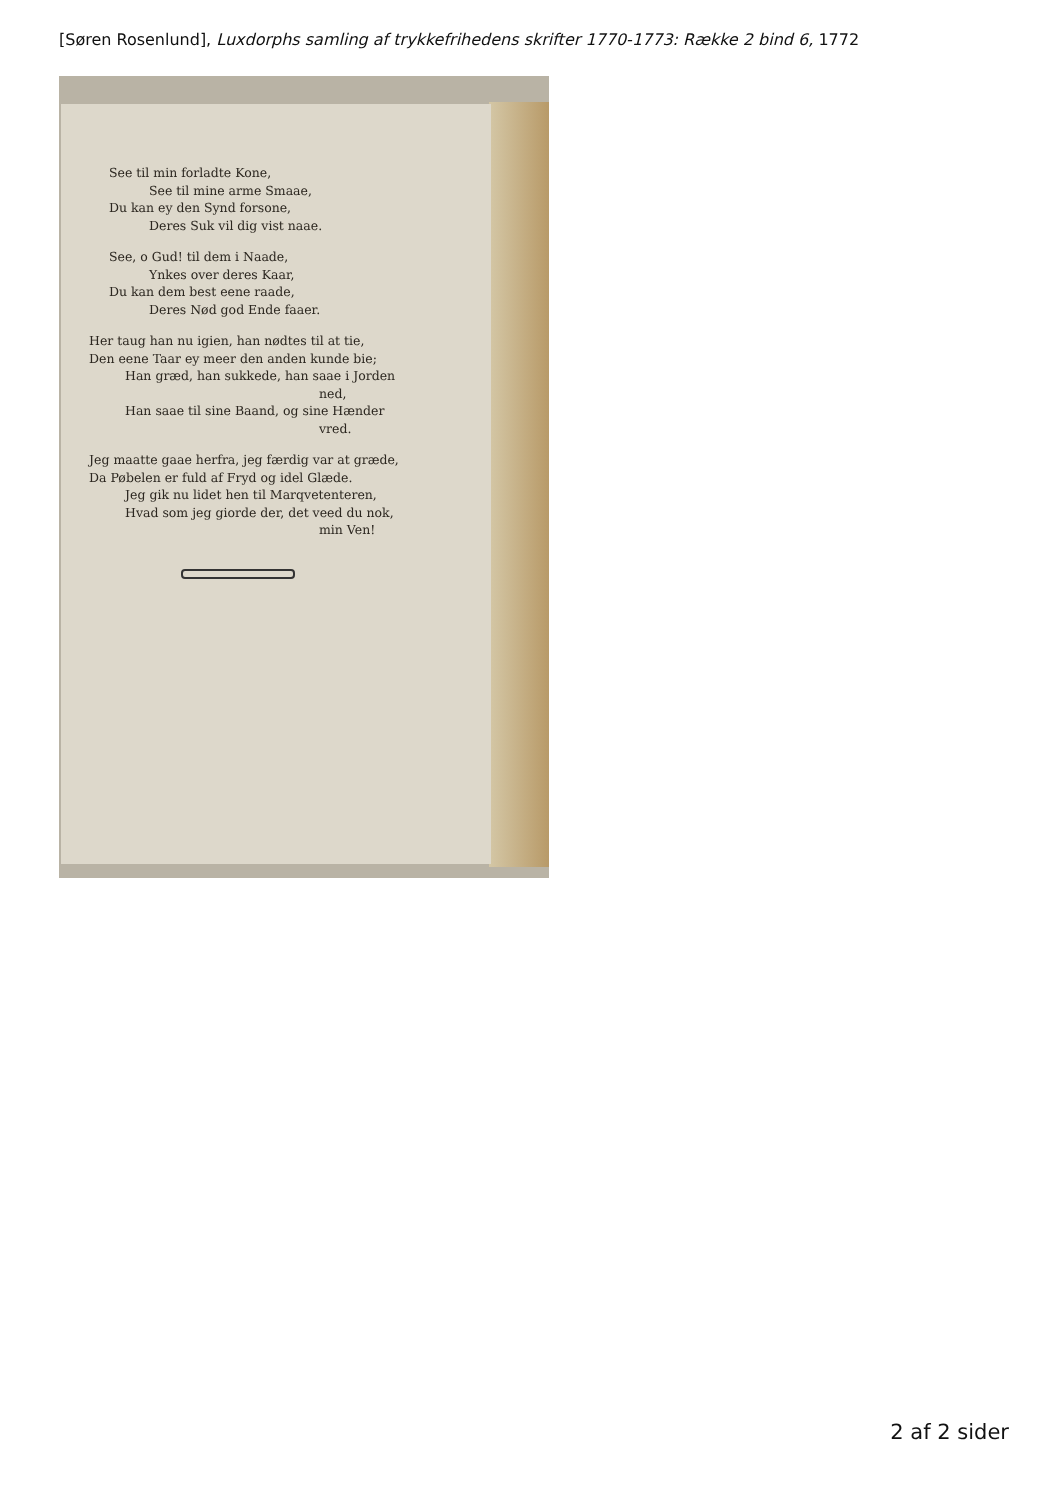[Søren Rosenlund], Luxdorphs samling af trykkefrihedens skrifter 1770-1773: Række 2 bind 6, 1772
See til min forladte Kone,
See til mine arme Smaae,
Du kan ey den Synd forsone,
Deres Suk vil dig vist naae.
See, o Gud! til dem i Naade,
Ynkes over deres Kaar,
Du kan dem best eene raade,
Deres Nød god Ende faaer.
Her taug han nu igien, han nødtes til at tie,
Den eene Taar ey meer den anden kunde bie;
Han græd, han sukkede, han saae i Jorden
ned,
Han saae til sine Baand, og sine Hænder
vred.
Jeg maatte gaae herfra, jeg færdig var at græde,
Da Pøbelen er fuld af Fryd og idel Glæde.
Jeg gik nu lidet hen til Marqvetenteren,
Hvad som jeg giorde der, det veed du nok,
min Ven!
2 af 2 sider